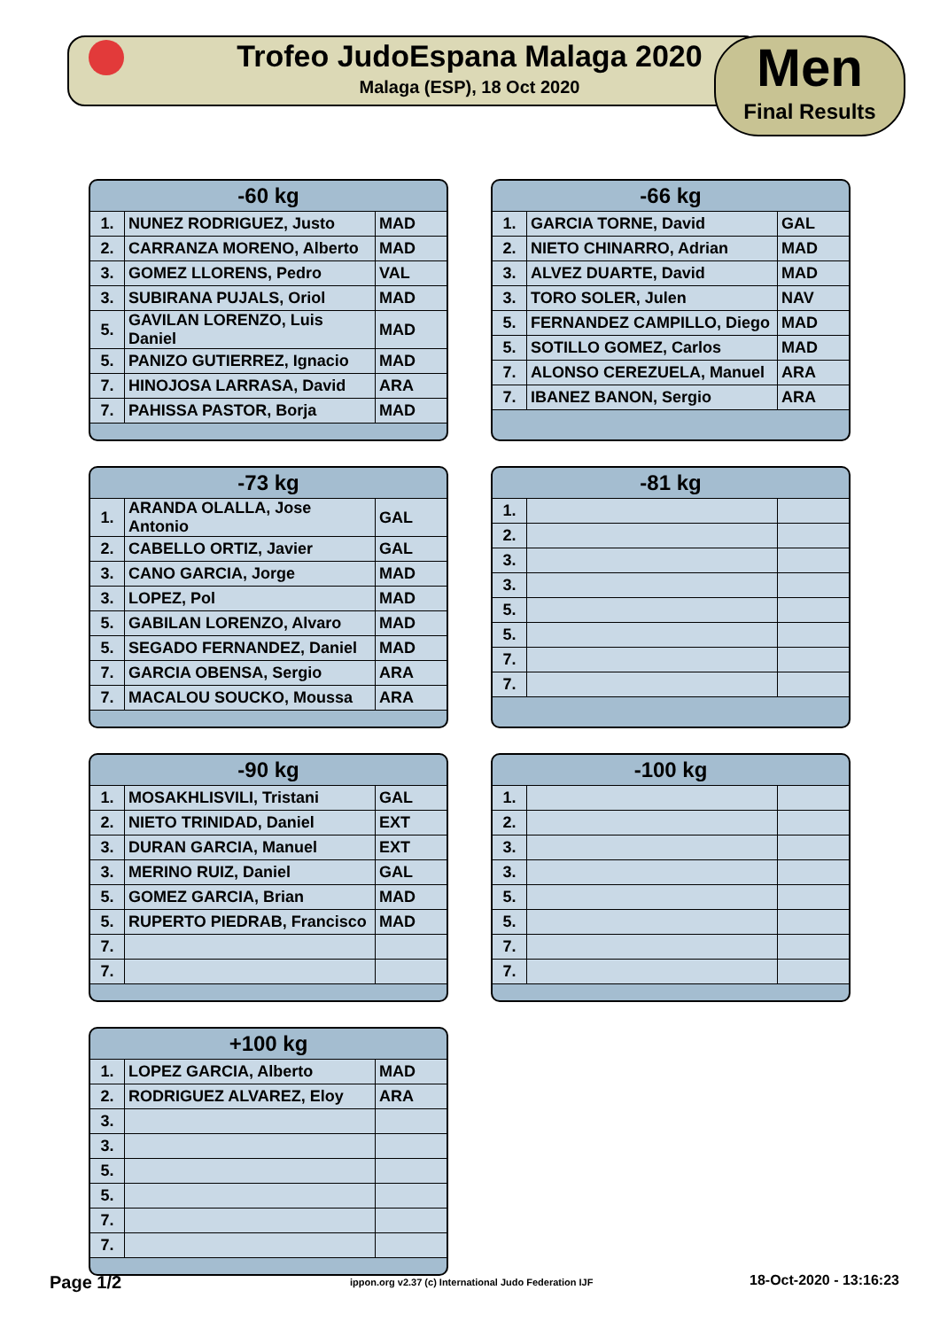Trofeo JudoEspana Malaga 2020
Malaga (ESP), 18 Oct 2020
Men
Final Results
| -60 kg | | |
| --- | --- | --- |
| 1. | NUNEZ RODRIGUEZ, Justo | MAD |
| 2. | CARRANZA MORENO, Alberto | MAD |
| 3. | GOMEZ LLORENS, Pedro | VAL |
| 3. | SUBIRANA PUJALS, Oriol | MAD |
| 5. | GAVILAN LORENZO, Luis Daniel | MAD |
| 5. | PANIZO GUTIERREZ, Ignacio | MAD |
| 7. | HINOJOSA LARRASA, David | ARA |
| 7. | PAHISSA PASTOR, Borja | MAD |
| -66 kg | | |
| --- | --- | --- |
| 1. | GARCIA TORNE, David | GAL |
| 2. | NIETO CHINARRO, Adrian | MAD |
| 3. | ALVEZ DUARTE, David | MAD |
| 3. | TORO SOLER, Julen | NAV |
| 5. | FERNANDEZ CAMPILLO, Diego | MAD |
| 5. | SOTILLO GOMEZ, Carlos | MAD |
| 7. | ALONSO CEREZUELA, Manuel | ARA |
| 7. | IBANEZ BANON, Sergio | ARA |
| -73 kg | | |
| --- | --- | --- |
| 1. | ARANDA OLALLA, Jose Antonio | GAL |
| 2. | CABELLO ORTIZ, Javier | GAL |
| 3. | CANO GARCIA, Jorge | MAD |
| 3. | LOPEZ, Pol | MAD |
| 5. | GABILAN LORENZO, Alvaro | MAD |
| 5. | SEGADO FERNANDEZ, Daniel | MAD |
| 7. | GARCIA OBENSA, Sergio | ARA |
| 7. | MACALOU SOUCKO, Moussa | ARA |
| -81 kg | | |
| --- | --- | --- |
| 1. | | |
| 2. | | |
| 3. | | |
| 3. | | |
| 5. | | |
| 5. | | |
| 7. | | |
| 7. | | |
| -90 kg | | |
| --- | --- | --- |
| 1. | MOSAKHLISVILI, Tristani | GAL |
| 2. | NIETO TRINIDAD, Daniel | EXT |
| 3. | DURAN GARCIA, Manuel | EXT |
| 3. | MERINO RUIZ, Daniel | GAL |
| 5. | GOMEZ GARCIA, Brian | MAD |
| 5. | RUPERTO PIEDRAB, Francisco | MAD |
| 7. | | |
| 7. | | |
| -100 kg | | |
| --- | --- | --- |
| 1. | | |
| 2. | | |
| 3. | | |
| 3. | | |
| 5. | | |
| 5. | | |
| 7. | | |
| 7. | | |
| +100 kg | | |
| --- | --- | --- |
| 1. | LOPEZ GARCIA, Alberto | MAD |
| 2. | RODRIGUEZ ALVAREZ, Eloy | ARA |
| 3. | | |
| 3. | | |
| 5. | | |
| 5. | | |
| 7. | | |
| 7. | | |
Page 1/2
ippon.org v2.37 (c) International Judo Federation IJF
18-Oct-2020 - 13:16:23